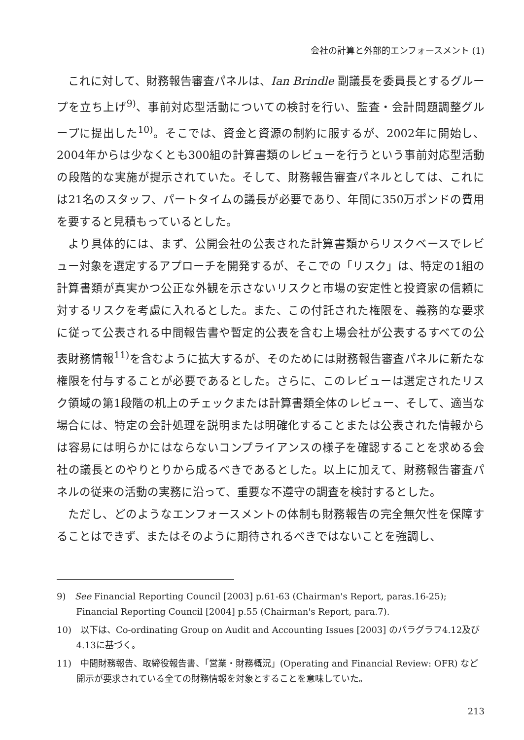会社の計算と外部的エンフォースメント (1)
これに対して、財務報告審査パネルは、Ian Brindle 副議長を委員長とするグループを立ち上げ<sup>9)</sup>、事前対応型活動についての検討を行い、監査・会計問題調整グループに提出した<sup>10)</sup>。そこでは、資金と資源の制約に服するが、2002年に開始し、2004年からは少なくとも300組の計算書類のレビューを行うという事前対応型活動の段階的な実施が提示されていた。そして、財務報告審査パネルとしては、これには21名のスタッフ、パートタイムの議長が必要であり、年間に350万ポンドの費用を要すると見積もっているとした。
より具体的には、まず、公開会社の公表された計算書類からリスクベースでレビュー対象を選定するアプローチを開発するが、そこでの「リスク」は、特定の1組の計算書類が真実かつ公正な外観を示さないリスクと市場の安定性と投資家の信頼に対するリスクを考慮に入れるとした。また、この付託された権限を、義務的な要求に従って公表される中間報告書や暫定的公表を含む上場会社が公表するすべての公表財務情報<sup>11)</sup>を含むように拡大するが、そのためには財務報告審査パネルに新たな権限を付与することが必要であるとした。さらに、このレビューは選定されたリスク領域の第1段階の机上のチェックまたは計算書類全体のレビュー、そして、適当な場合には、特定の会計処理を説明または明確化することまたは公表された情報からは容易には明らかにはならないコンプライアンスの様子を確認することを求める会社の議長とのやりとりから成るべきであるとした。以上に加えて、財務報告審査パネルの従来の活動の実務に沿って、重要な不遵守の調査を検討するとした。
ただし、どのようなエンフォースメントの体制も財務報告の完全無欠性を保障することはできず、またはそのように期待されるべきではないことを強調し、
9)　See Financial Reporting Council [2003] p.61-63 (Chairman's Report, paras.16-25); Financial Reporting Council [2004] p.55 (Chairman's Report, para.7).
10)　以下は、Co-ordinating Group on Audit and Accounting Issues [2003] のパラグラフ4.12及び4.13に基づく。
11)　中間財務報告、取締役報告書、「営業・財務概況」(Operating and Financial Review: OFR) など開示が要求されている全ての財務情報を対象とすることを意味していた。
213